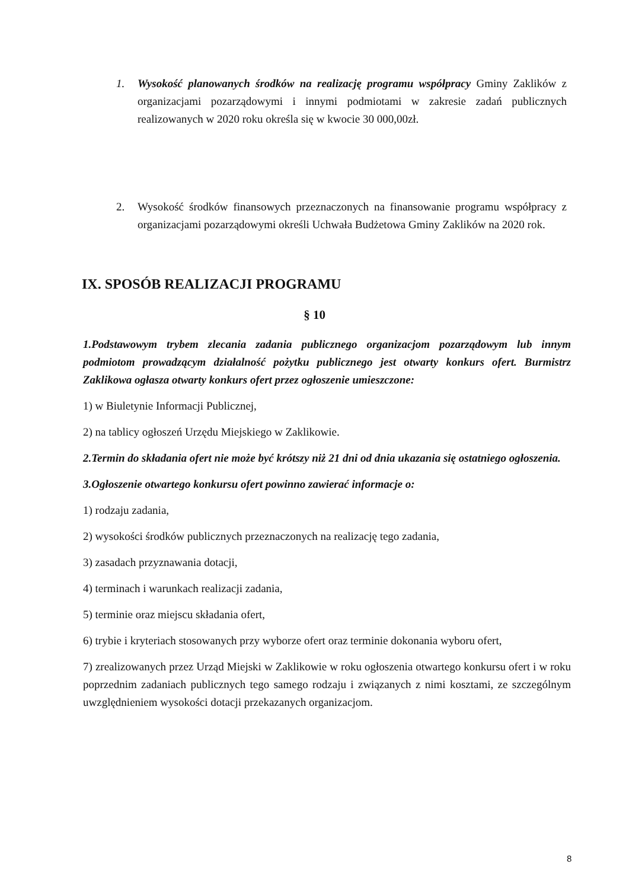1. Wysokość planowanych środków na realizację programu współpracy Gminy Zaklików z organizacjami pozarządowymi i innymi podmiotami w zakresie zadań publicznych realizowanych w 2020 roku określa się w kwocie 30 000,00zł.
2. Wysokość środków finansowych przeznaczonych na finansowanie programu współpracy z organizacjami pozarządowymi określi Uchwała Budżetowa Gminy Zaklików na 2020 rok.
IX. SPOSÓB REALIZACJI PROGRAMU
§ 10
1.Podstawowym trybem zlecania zadania publicznego organizacjom pozarządowym lub innym podmiotom prowadzącym działalność pożytku publicznego jest otwarty konkurs ofert. Burmistrz Zaklikowa ogłasza otwarty konkurs ofert przez ogłoszenie umieszczone:
1) w Biuletynie Informacji Publicznej,
2) na tablicy ogłoszeń Urzędu Miejskiego w Zaklikowie.
2.Termin do składania ofert nie może być krótszy niż 21 dni od dnia ukazania się ostatniego ogłoszenia.
3.Ogłoszenie otwartego konkursu ofert powinno zawierać informacje o:
1) rodzaju zadania,
2) wysokości środków publicznych przeznaczonych na realizację tego zadania,
3) zasadach przyznawania dotacji,
4) terminach i warunkach realizacji zadania,
5) terminie oraz miejscu składania ofert,
6) trybie i kryteriach stosowanych przy wyborze ofert oraz terminie dokonania wyboru ofert,
7) zrealizowanych przez Urząd Miejski w Zaklikowie w roku ogłoszenia otwartego konkursu ofert i w roku poprzednim zadaniach publicznych tego samego rodzaju i związanych z nimi kosztami, ze szczególnym uwzględnieniem wysokości dotacji przekazanych organizacjom.
8